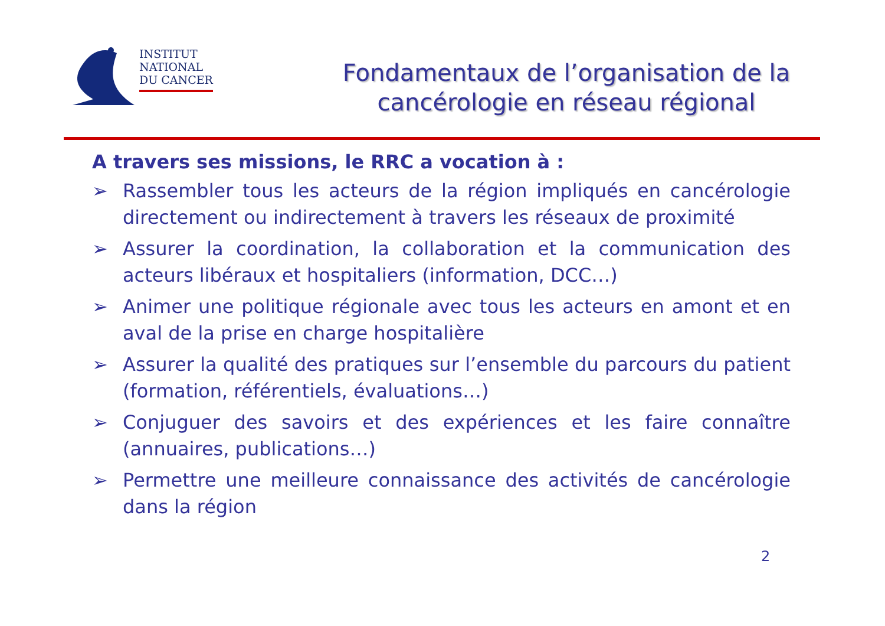INSTITUT
NATIONAL
DU CANCER
Fondamentaux de l’organisation de la
cancérologie en réseau régional
A travers ses missions, le RRC a vocation à :
➢ Rassembler tous les acteurs de la région impliqués en cancérologie directement ou indirectement à travers les réseaux de proximité
➢ Assurer la coordination, la collaboration et la communication des acteurs libéraux et hospitaliers (information, DCC…)
➢ Animer une politique régionale avec tous les acteurs en amont et en aval de la prise en charge hospitalière
➢ Assurer la qualité des pratiques sur l’ensemble du parcours du patient (formation, référentiels, évaluations…)
➢ Conjuguer des savoirs et des expériences et les faire connaître (annuaires, publications…)
➢ Permettre une meilleure connaissance des activités de cancérologie dans la région
2